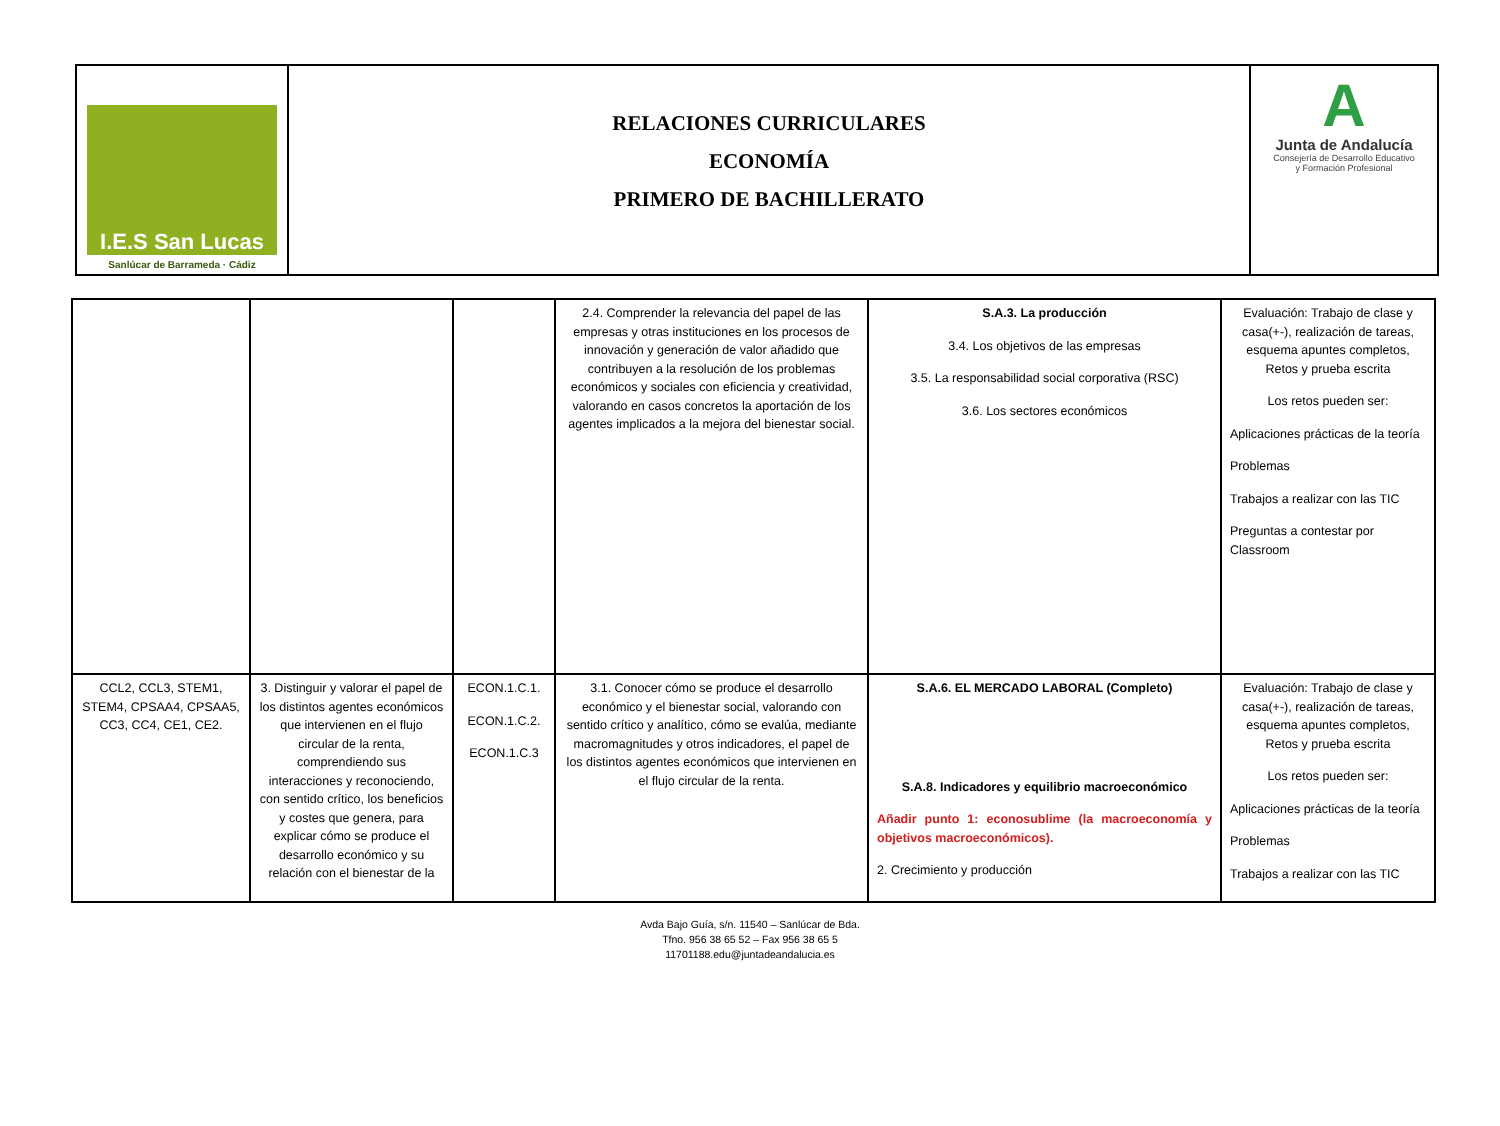I.E.S San Lucas
Sanlúcar de Barrameda · Cádiz
RELACIONES CURRICULARES
ECONOMÍA
PRIMERO DE BACHILLERATO
A
Junta de Andalucía
Consejería de Desarrollo Educativo
y Formación Profesional
| | | | 2.4. Comprender la relevancia del papel de las empresas y otras instituciones en los procesos de innovación y generación de valor añadido que contribuyen a la resolución de los problemas económicos y sociales con eficiencia y creatividad, valorando en casos concretos la aportación de los agentes implicados a la mejora del bienestar social. | S.A.3. La producción 3.4. Los objetivos de las empresas 3.5. La responsabilidad social corporativa (RSC) 3.6. Los sectores económicos | Evaluación: Trabajo de clase y casa(+-), realización de tareas, esquema apuntes completos, Retos y prueba escrita Los retos pueden ser: Aplicaciones prácticas de la teoría Problemas Trabajos a realizar con las TIC Preguntas a contestar por Classroom |
| CCL2, CCL3, STEM1, STEM4, CPSAA4, CPSAA5, CC3, CC4, CE1, CE2. | 3. Distinguir y valorar el papel de los distintos agentes económicos que intervienen en el flujo circular de la renta, comprendiendo sus interacciones y reconociendo, con sentido crítico, los beneficios y costes que genera, para explicar cómo se produce el desarrollo económico y su relación con el bienestar de la | ECON.1.C.1. ECON.1.C.2. ECON.1.C.3 | 3.1. Conocer cómo se produce el desarrollo económico y el bienestar social, valorando con sentido crítico y analítico, cómo se evalúa, mediante macromagnitudes y otros indicadores, el papel de los distintos agentes económicos que intervienen en el flujo circular de la renta. | S.A.6. EL MERCADO LABORAL (Completo) S.A.8. Indicadores y equilibrio macroeconómico Añadir punto 1: econosublime (la macroeconomía y objetivos macroeconómicos). 2. Crecimiento y producción | Evaluación: Trabajo de clase y casa(+-), realización de tareas, esquema apuntes completos, Retos y prueba escrita Los retos pueden ser: Aplicaciones prácticas de la teoría Problemas Trabajos a realizar con las TIC |
Avda Bajo Guía, s/n. 11540 – Sanlúcar de Bda.
Tfno. 956 38 65 52 – Fax 956 38 65 5
11701188.edu@juntadeandalucia.es